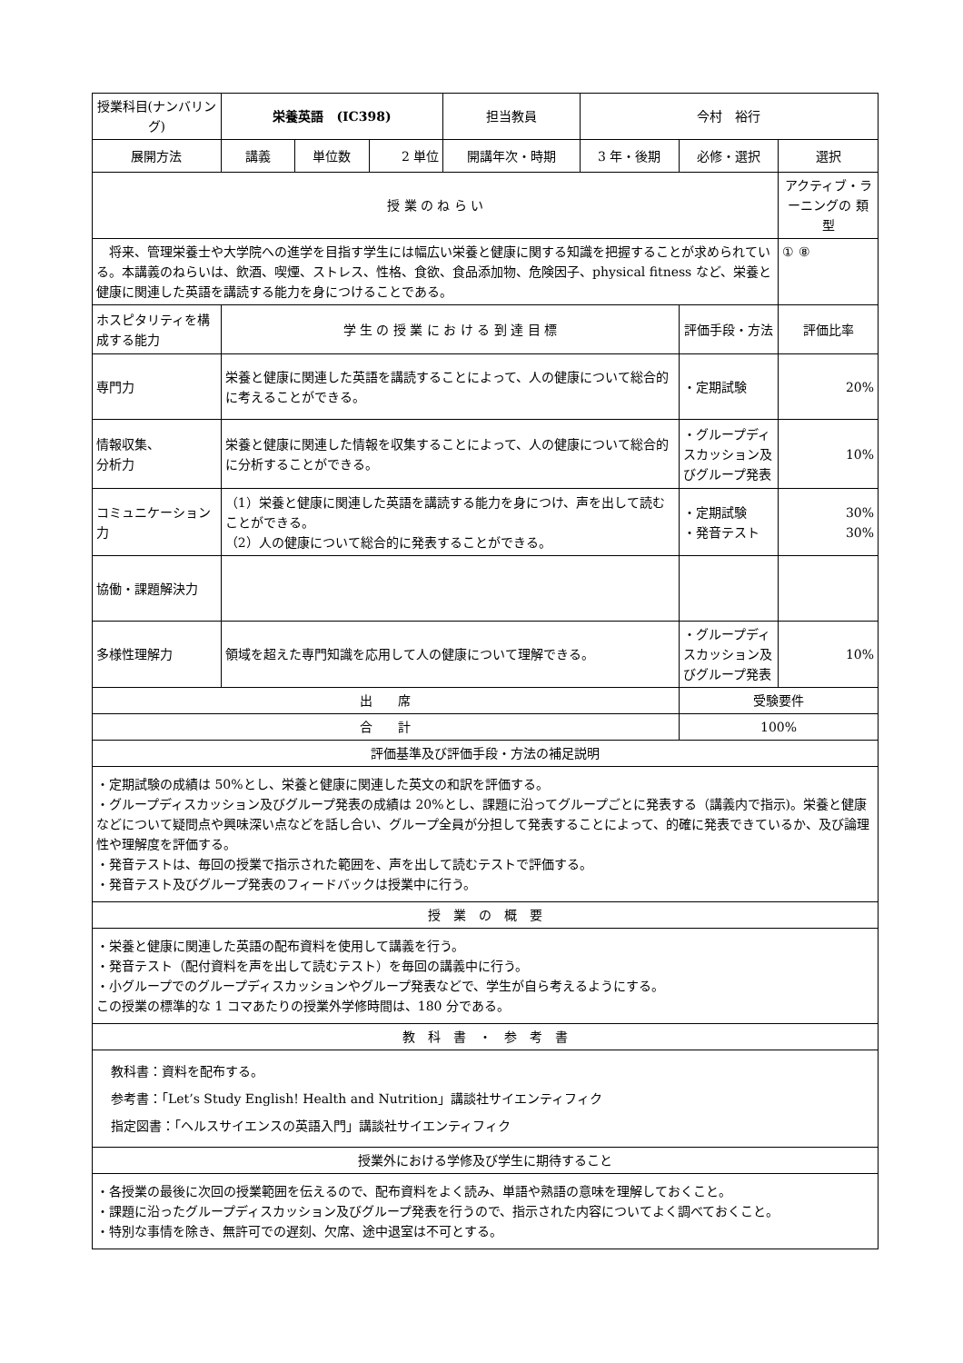| 授業科目(ナンバリング) | 栄養英語 (IC398) | | | 担当教員 | 今村 裕行 | | |
| 展開方法 | 講義 | 単位数 | 2 単位 | 開講年次・時期 | 3 年・後期 | 必修・選択 | 選択 |
| 授 業 の ね ら い | | | | | | | アクティブ・ラーニングの 類 型 |
| 将来、管理栄養士や大学院への進学を目指す学生には幅広い栄養と健康に関する知識を把握することが求められている。本講義のねらいは、飲酒、喫煙、ストレス、性格、食欲、食品添加物、危険因子、physical fitness など、栄養と健康に関連した英語を講読する能力を身につけることである。 | | | | | | | ① ⑧ |
| ホスピタリティを構成する能力 | 学 生 の 授 業 に お け る 到 達 目 標 | | | | | 評価手段・方法 | 評価比率 |
| 専門力 | 栄養と健康に関連した英語を講読することによって、人の健康について総合的に考えることができる。 | | | | | ・定期試験 | 20% |
| 情報収集、 分析力 | 栄養と健康に関連した情報を収集することによって、人の健康について総合的に分析することができる。 | | | | | ・グループディスカッション及びグループ発表 | 10% |
| コミュニケーション力 | （1）栄養と健康に関連した英語を講読する能力を身につけ、声を出して読むことができる。 （2）人の健康について総合的に発表することができる。 | | | | | ・定期試験 ・発音テスト | 30% 30% |
| 協働・課題解決力 | | | | | | | |
| 多様性理解力 | 領域を超えた専門知識を応用して人の健康について理解できる。 | | | | | ・グループディスカッション及びグループ発表 | 10% |
| 出 席 | | | | | | 受験要件 | |
| 合 計 | | | | | | 100% | |
| 評価基準及び評価手段・方法の補足説明 | | | | | | | |
| ・定期試験の成績は 50%とし、栄養と健康に関連した英文の和訳を評価する。 ・グループディスカッション及びグループ発表の成績は 20%とし、課題に沿ってグループごとに発表する（講義内で指示)。栄養と健康などについて疑問点や興味深い点などを話し合い、グループ全員が分担して発表することによって、的確に発表できているか、及び論理性や理解度を評価する。 ・発音テストは、毎回の授業で指示された範囲を、声を出して読むテストで評価する。 ・発音テスト及びグループ発表のフィードバックは授業中に行う。 | | | | | | | |
| 授 業 の 概 要 | | | | | | | |
| ・栄養と健康に関連した英語の配布資料を使用して講義を行う。 ・発音テスト（配付資料を声を出して読むテスト）を毎回の講義中に行う。 ・小グループでのグループディスカッションやグループ発表などで、学生が自ら考えるようにする。 この授業の標準的な 1 コマあたりの授業外学修時間は、180 分である。 | | | | | | | |
| 教 科 書 ・ 参 考 書 | | | | | | | |
| 教科書：資料を配布する。 参考書：「Let’s Study English! Health and Nutrition」講談社サイエンティフィク 指定図書：「ヘルスサイエンスの英語入門」講談社サイエンティフィク | | | | | | | |
| 授業外における学修及び学生に期待すること | | | | | | | |
| ・各授業の最後に次回の授業範囲を伝えるので、配布資料をよく読み、単語や熟語の意味を理解しておくこと。 ・課題に沿ったグループディスカッション及びグループ発表を行うので、指示された内容についてよく調べておくこと。 ・特別な事情を除き、無許可での遅刻、欠席、途中退室は不可とする。 | | | | | | | |